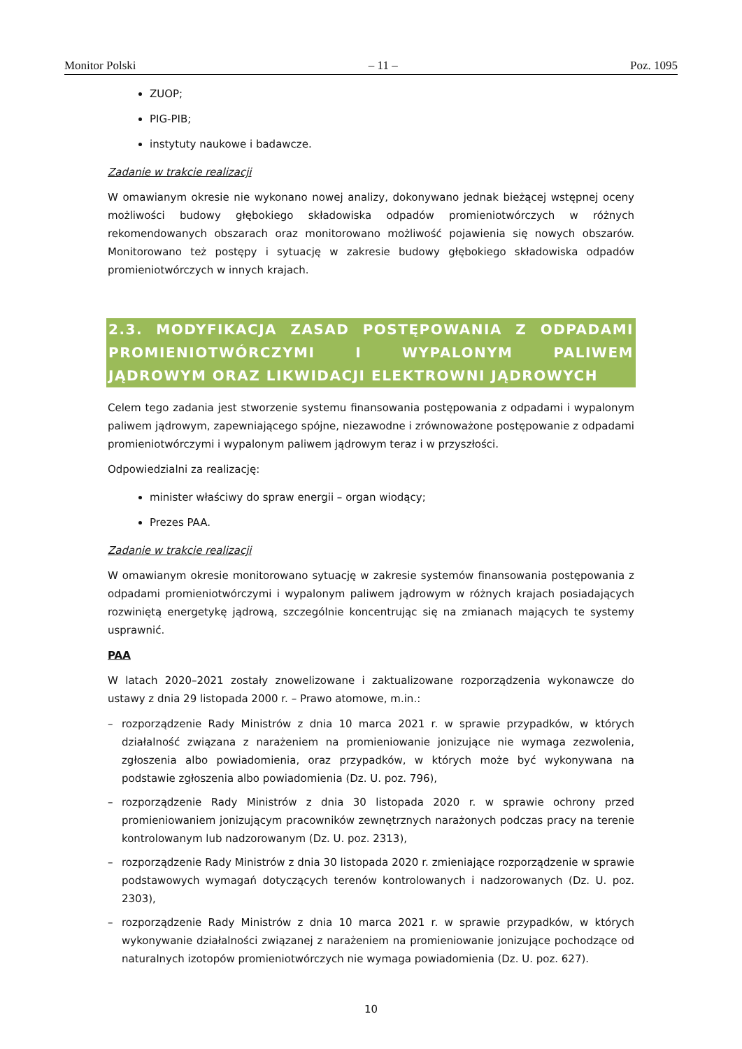Monitor Polski – 11 – Poz. 1095
ZUOP;
PIG-PIB;
instytuty naukowe i badawcze.
Zadanie w trakcie realizacji
W omawianym okresie nie wykonano nowej analizy, dokonywano jednak bieżącej wstępnej oceny możliwości budowy głębokiego składowiska odpadów promieniotwórczych w różnych rekomendowanych obszarach oraz monitorowano możliwość pojawienia się nowych obszarów. Monitorowano też postępy i sytuację w zakresie budowy głębokiego składowiska odpadów promieniotwórczych w innych krajach.
2.3. MODYFIKACJA ZASAD POSTĘPOWANIA Z ODPADAMI PROMIENIOTWÓRCZYMI I WYPALONYM PALIWEM JĄDROWYM ORAZ LIKWIDACJI ELEKTROWNI JĄDROWYCH
Celem tego zadania jest stworzenie systemu finansowania postępowania z odpadami i wypalonym paliwem jądrowym, zapewniającego spójne, niezawodne i zrównoważone postępowanie z odpadami promieniotwórczymi i wypalonym paliwem jądrowym teraz i w przyszłości.
Odpowiedzialni za realizację:
minister właściwy do spraw energii – organ wiodący;
Prezes PAA.
Zadanie w trakcie realizacji
W omawianym okresie monitorowano sytuację w zakresie systemów finansowania postępowania z odpadami promieniotwórczymi i wypalonym paliwem jądrowym w różnych krajach posiadających rozwiniętą energetykę jądrową, szczególnie koncentrując się na zmianach mających te systemy usprawnić.
PAA
W latach 2020–2021 zostały znowelizowane i zaktualizowane rozporządzenia wykonawcze do ustawy z dnia 29 listopada 2000 r. – Prawo atomowe, m.in.:
– rozporządzenie Rady Ministrów z dnia 10 marca 2021 r. w sprawie przypadków, w których działalność związana z narażeniem na promieniowanie jonizujące nie wymaga zezwolenia, zgłoszenia albo powiadomienia, oraz przypadków, w których może być wykonywana na podstawie zgłoszenia albo powiadomienia (Dz. U. poz. 796),
– rozporządzenie Rady Ministrów z dnia 30 listopada 2020 r. w sprawie ochrony przed promieniowaniem jonizującym pracowników zewnętrznych narażonych podczas pracy na terenie kontrolowanym lub nadzorowanym (Dz. U. poz. 2313),
– rozporządzenie Rady Ministrów z dnia 30 listopada 2020 r. zmieniające rozporządzenie w sprawie podstawowych wymagań dotyczących terenów kontrolowanych i nadzorowanych (Dz. U. poz. 2303),
– rozporządzenie Rady Ministrów z dnia 10 marca 2021 r. w sprawie przypadków, w których wykonywanie działalności związanej z narażeniem na promieniowanie jonizujące pochodzące od naturalnych izotopów promieniotwórczych nie wymaga powiadomienia (Dz. U. poz. 627).
10